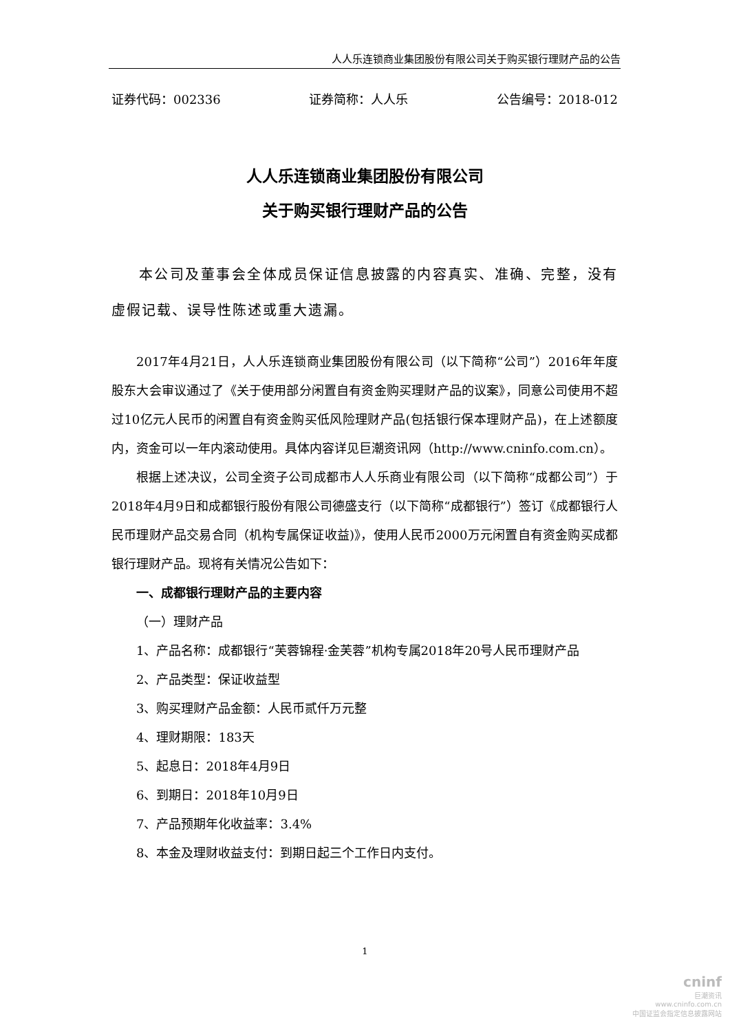人人乐连锁商业集团股份有限公司关于购买银行理财产品的公告
证券代码：002336 证券简称：人人乐 公告编号：2018-012
人人乐连锁商业集团股份有限公司
关于购买银行理财产品的公告
本公司及董事会全体成员保证信息披露的内容真实、准确、完整，没有虚假记载、误导性陈述或重大遗漏。
2017年4月21日，人人乐连锁商业集团股份有限公司（以下简称“公司”）2016年年度股东大会审议通过了《关于使用部分闲置自有资金购买理财产品的议案》，同意公司使用不超过10亿元人民币的闲置自有资金购买低风险理财产品(包括银行保本理财产品)，在上述额度内，资金可以一年内滚动使用。具体内容详见巨潮资讯网（http://www.cninfo.com.cn）。
根据上述决议，公司全资子公司成都市人人乐商业有限公司（以下简称“成都公司”）于2018年4月9日和成都银行股份有限公司德盛支行（以下简称“成都银行”）签订《成都银行人民币理财产品交易合同（机构专属保证收益)》，使用人民币2000万元闲置自有资金购买成都银行理财产品。现将有关情况公告如下：
一、成都银行理财产品的主要内容
（一）理财产品
1、产品名称：成都银行“芙蓉锦程·金芙蓉”机构专属2018年20号人民币理财产品
2、产品类型：保证收益型
3、购买理财产品金额：人民币贰仟万元整
4、理财期限：183天
5、起息日：2018年4月9日
6、到期日：2018年10月9日
7、产品预期年化收益率：3.4%
8、本金及理财收益支付：到期日起三个工作日内支付。
1
cninf
巨潮资讯
www.cninfo.com.cn
中国证监会指定信息披露网站